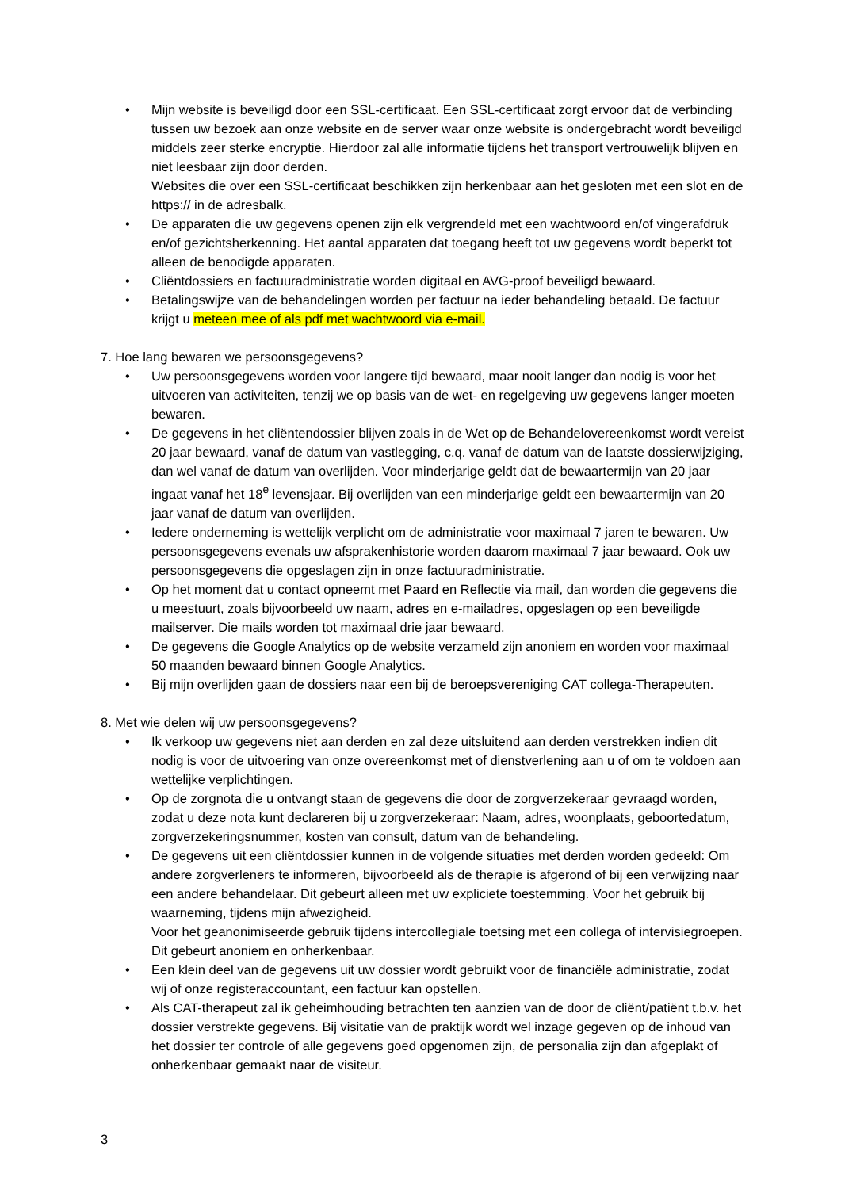• Mijn website is beveiligd door een SSL-certificaat. Een SSL-certificaat zorgt ervoor dat de verbinding tussen uw bezoek aan onze website en de server waar onze website is ondergebracht wordt beveiligd middels zeer sterke encryptie. Hierdoor zal alle informatie tijdens het transport vertrouwelijk blijven en niet leesbaar zijn door derden.
Websites die over een SSL-certificaat beschikken zijn herkenbaar aan het gesloten met een slot en de https:// in de adresbalk.
• De apparaten die uw gegevens openen zijn elk vergrendeld met een wachtwoord en/of vingerafdruk en/of gezichtsherkenning. Het aantal apparaten dat toegang heeft tot uw gegevens wordt beperkt tot alleen de benodigde apparaten.
• Cliëntdossiers en factuuradministratie worden digitaal en AVG-proof beveiligd bewaard.
• Betalingswijze van de behandelingen worden per factuur na ieder behandeling betaald. De factuur krijgt u meteen mee of als pdf met wachtwoord via e-mail.
7. Hoe lang bewaren we persoonsgegevens?
• Uw persoonsgegevens worden voor langere tijd bewaard, maar nooit langer dan nodig is voor het uitvoeren van activiteiten, tenzij we op basis van de wet- en regelgeving uw gegevens langer moeten bewaren.
• De gegevens in het cliëntendossier blijven zoals in de Wet op de Behandelovereenkomst wordt vereist 20 jaar bewaard, vanaf de datum van vastlegging, c.q. vanaf de datum van de laatste dossierwijziging, dan wel vanaf de datum van overlijden. Voor minderjarige geldt dat de bewaartermijn van 20 jaar ingaat vanaf het 18<sup>e</sup> levensjaar. Bij overlijden van een minderjarige geldt een bewaartermijn van 20 jaar vanaf de datum van overlijden.
• Iedere onderneming is wettelijk verplicht om de administratie voor maximaal 7 jaren te bewaren. Uw persoonsgegevens evenals uw afsprakenhistorie worden daarom maximaal 7 jaar bewaard. Ook uw persoonsgegevens die opgeslagen zijn in onze factuuradministratie.
• Op het moment dat u contact opneemt met Paard en Reflectie via mail, dan worden die gegevens die u meestuurt, zoals bijvoorbeeld uw naam, adres en e-mailadres, opgeslagen op een beveiligde mailserver. Die mails worden tot maximaal drie jaar bewaard.
• De gegevens die Google Analytics op de website verzameld zijn anoniem en worden voor maximaal 50 maanden bewaard binnen Google Analytics.
• Bij mijn overlijden gaan de dossiers naar een bij de beroepsvereniging CAT collega-Therapeuten.
8. Met wie delen wij uw persoonsgegevens?
• Ik verkoop uw gegevens niet aan derden en zal deze uitsluitend aan derden verstrekken indien dit nodig is voor de uitvoering van onze overeenkomst met of dienstverlening aan u of om te voldoen aan wettelijke verplichtingen.
• Op de zorgnota die u ontvangt staan de gegevens die door de zorgverzekeraar gevraagd worden, zodat u deze nota kunt declareren bij u zorgverzekeraar: Naam, adres, woonplaats, geboortedatum, zorgverzekeringsnummer, kosten van consult, datum van de behandeling.
• De gegevens uit een cliëntdossier kunnen in de volgende situaties met derden worden gedeeld: Om andere zorgverleners te informeren, bijvoorbeeld als de therapie is afgerond of bij een verwijzing naar een andere behandelaar. Dit gebeurt alleen met uw expliciete toestemming. Voor het gebruik bij waarneming, tijdens mijn afwezigheid.
Voor het geanonimiseerde gebruik tijdens intercollegiale toetsing met een collega of intervisiegroepen. Dit gebeurt anoniem en onherkenbaar.
• Een klein deel van de gegevens uit uw dossier wordt gebruikt voor de financiële administratie, zodat wij of onze registeraccountant, een factuur kan opstellen.
• Als CAT-therapeut zal ik geheimhouding betrachten ten aanzien van de door de cliënt/patiënt t.b.v. het dossier verstrekte gegevens. Bij visitatie van de praktijk wordt wel inzage gegeven op de inhoud van het dossier ter controle of alle gegevens goed opgenomen zijn, de personalia zijn dan afgeplakt of onherkenbaar gemaakt naar de visiteur.
3